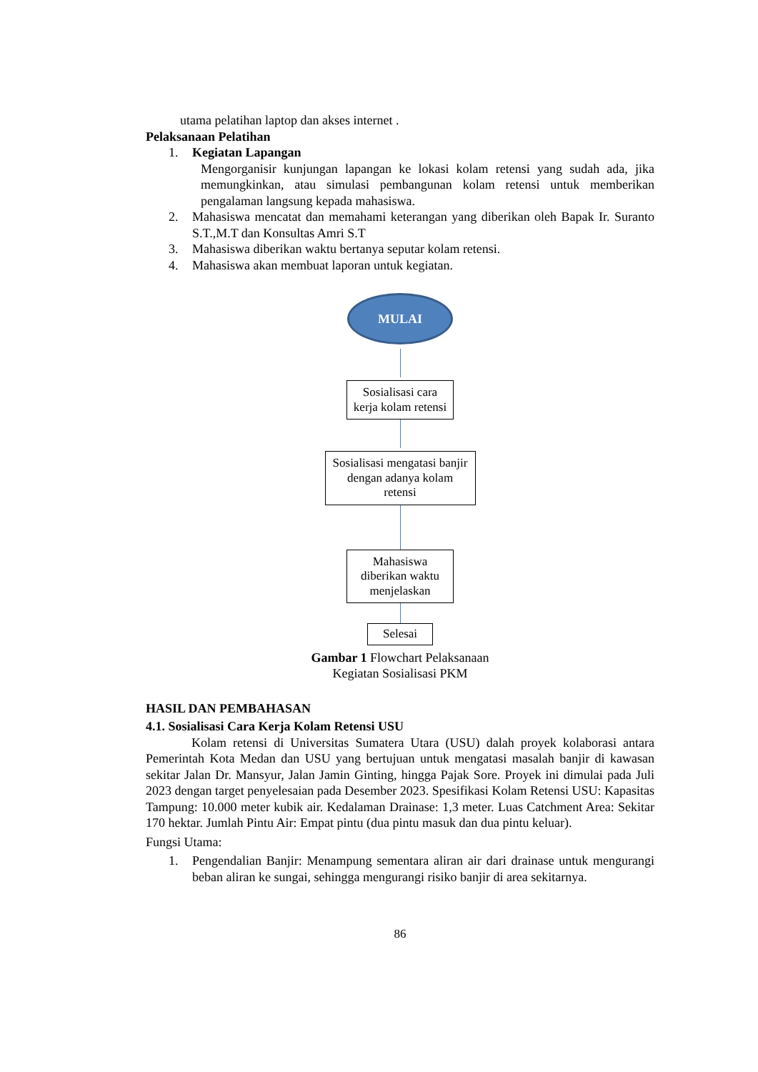utama pelatihan laptop dan akses internet .
Pelaksanaan Pelatihan
1. Kegiatan Lapangan
Mengorganisir kunjungan lapangan ke lokasi kolam retensi yang sudah ada, jika memungkinkan, atau simulasi pembangunan kolam retensi untuk memberikan pengalaman langsung kepada mahasiswa.
2. Mahasiswa mencatat dan memahami keterangan yang diberikan oleh Bapak Ir. Suranto S.T.,M.T dan Konsultas Amri S.T
3. Mahasiswa diberikan waktu bertanya seputar kolam retensi.
4. Mahasiswa akan membuat laporan untuk kegiatan.
MULAI
Sosialisasi cara kerja kolam retensi
Sosialisasi mengatasi banjir dengan adanya kolam retensi
Mahasiswa diberikan waktu menjelaskan
Selesai
Gambar 1 Flowchart Pelaksanaan
Kegiatan Sosialisasi PKM
HASIL DAN PEMBAHASAN
4.1. Sosialisasi Cara Kerja Kolam Retensi USU
Kolam retensi di Universitas Sumatera Utara (USU) dalah proyek kolaborasi antara Pemerintah Kota Medan dan USU yang bertujuan untuk mengatasi masalah banjir di kawasan sekitar Jalan Dr. Mansyur, Jalan Jamin Ginting, hingga Pajak Sore. Proyek ini dimulai pada Juli 2023 dengan target penyelesaian pada Desember 2023. Spesifikasi Kolam Retensi USU: Kapasitas Tampung: 10.000 meter kubik air. Kedalaman Drainase: 1,3 meter. Luas Catchment Area: Sekitar 170 hektar. Jumlah Pintu Air: Empat pintu (dua pintu masuk dan dua pintu keluar).
Fungsi Utama:
1. Pengendalian Banjir: Menampung sementara aliran air dari drainase untuk mengurangi beban aliran ke sungai, sehingga mengurangi risiko banjir di area sekitarnya.
86